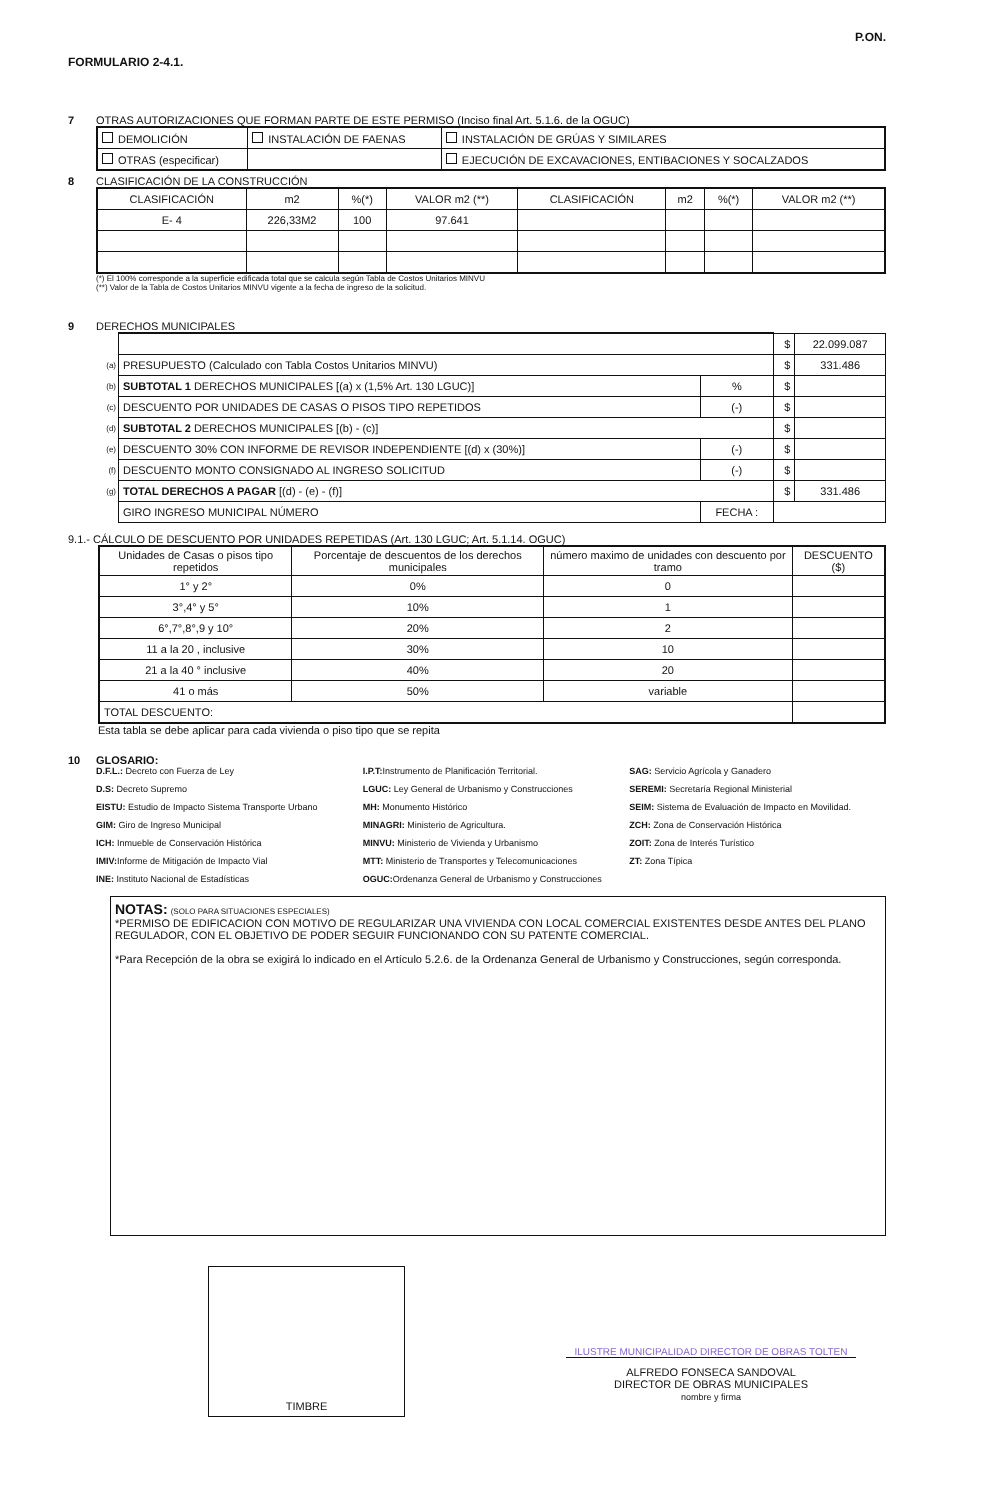FORMULARIO 2-4.1. P.ON.
7 OTRAS AUTORIZACIONES QUE FORMAN PARTE DE ESTE PERMISO (Inciso final Art. 5.1.6. de la OGUC)
| DEMOLICIÓN | INSTALACIÓN DE FAENAS | INSTALACIÓN DE GRÚAS Y SIMILARES |
| OTRAS (especificar) | | EJECUCIÓN DE EXCAVACIONES, ENTIBACIONES Y SOCALZADOS |
8 CLASIFICACIÓN DE LA CONSTRUCCIÓN
| CLASIFICACIÓN | m2 | %(*) | VALOR m2 (**) | CLASIFICACIÓN | m2 | %(*) | VALOR m2 (**) |
| --- | --- | --- | --- | --- | --- | --- | --- |
| E- 4 | 226,33M2 | 100 | 97.641 | | | | |
(*) El 100% corresponde a la superficie edificada total que se calcula según Tabla de Costos Unitarios MINVU
(**) Valor de la Tabla de Costos Unitarios MINVU vigente a la fecha de ingreso de la solicitud.
9 DERECHOS MUNICIPALES
| | | | $ | 22.099.087 |
| (a) | PRESUPUESTO (Calculado con Tabla Costos Unitarios MINVU) | | $ | 331.486 |
| (b) | SUBTOTAL 1 DERECHOS MUNICIPALES [(a) x (1,5% Art. 130 LGUC)] | % | $ | |
| (c) | DESCUENTO POR UNIDADES DE CASAS O PISOS TIPO REPETIDOS | (-) | $ | |
| (d) | SUBTOTAL 2 DERECHOS MUNICIPALES [(b) - (c)] | | $ | |
| (e) | DESCUENTO 30% CON INFORME DE REVISOR INDEPENDIENTE [(d) x (30%)] | (-) | $ | |
| (f) | DESCUENTO MONTO CONSIGNADO AL INGRESO SOLICITUD | (-) | $ | |
| (g) | TOTAL DERECHOS A PAGAR [(d) - (e) - (f)] | | $ | 331.486 |
| | GIRO INGRESO MUNICIPAL NÚMERO | FECHA : | | |
9.1.- CÁLCULO DE DESCUENTO POR UNIDADES REPETIDAS (Art. 130 LGUC; Art. 5.1.14. OGUC)
| Unidades de Casas o pisos tipo repetidos | Porcentaje de descuentos de los derechos municipales | número maximo de unidades con descuento por tramo | DESCUENTO ($) |
| --- | --- | --- | --- |
| 1° y 2° | 0% | 0 | |
| 3°,4° y 5° | 10% | 1 | |
| 6°,7°,8°,9 y 10° | 20% | 2 | |
| 11 a la 20 , inclusive | 30% | 10 | |
| 21 a la 40 ° inclusive | 40% | 20 | |
| 41 o más | 50% | variable | |
| TOTAL DESCUENTO: | | | |
Esta tabla se debe aplicar para cada vivienda o piso tipo que se repita
10 GLOSARIO:
D.F.L.: Decreto con Fuerza de Ley
D.S: Decreto Supremo
EISTU: Estudio de Impacto Sistema Transporte Urbano
GIM: Giro de Ingreso Municipal
ICH: Inmueble de Conservación Histórica
IMIV: Informe de Mitigación de Impacto Vial
INE: Instituto Nacional de Estadísticas
I.P.T: Instrumento de Planificación Territorial.
LGUC: Ley General de Urbanismo y Construcciones
MH: Monumento Histórico
MINAGRI: Ministerio de Agricultura.
MINVU: Ministerio de Vivienda y Urbanismo
MTT: Ministerio de Transportes y Telecomunicaciones
OGUC: Ordenanza General de Urbanismo y Construcciones
SAG: Servicio Agrícola y Ganadero
SEREMI: Secretaría Regional Ministerial
SEIM: Sistema de Evaluación de Impacto en Movilidad.
ZCH: Zona de Conservación Histórica
ZOIT: Zona de Interés Turístico
ZT: Zona Típica
NOTAS: (SOLO PARA SITUACIONES ESPECIALES)
*PERMISO DE EDIFICACION CON MOTIVO DE REGULARIZAR UNA VIVIENDA CON LOCAL COMERCIAL EXISTENTES DESDE ANTES DEL PLANO REGULADOR, CON EL OBJETIVO DE PODER SEGUIR FUNCIONANDO CON SU PATENTE COMERCIAL.
*Para Recepción de la obra se exigirá lo indicado en el Artículo 5.2.6. de la Ordenanza General de Urbanismo y Construcciones, según corresponda.
TIMBRE
ILUSTRE MUNICIPALIDAD DIRECTOR DE OBRAS TOLTEN
ALFREDO FONSECA SANDOVAL
DIRECTOR DE OBRAS MUNICIPALES
nombre y firma